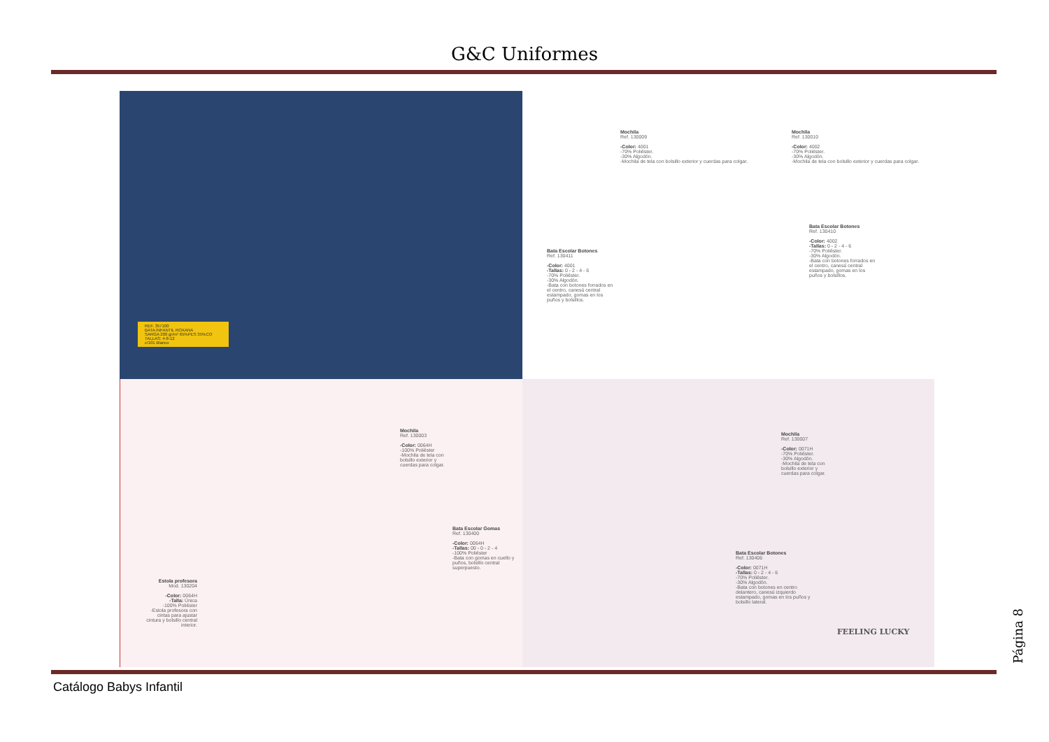G&C Uniformes
REF. 357100
BATA INFANTIL ROXANA
SARGA 200 gr/m² 65%PES 35%CO
TALLAS: 4-8-12
c/101 Blanco
Mochila
Ref. 130009
-Color: 4001
-70% Poliéster.
-30% Algodón.
-Mochila de tela con bolsillo exterior y cuerdas para colgar.
Mochila
Ref. 130010
-Color: 4002
-70% Poliéster.
-30% Algodón.
-Mochila de tela con bolsillo exterior y cuerdas para colgar.
Bata Escolar Botones
Ref. 130411
-Color: 4001
-Tallas: 0 - 2 - 4 - 6
-70% Poliéster.
-30% Algodón.
-Bata con botones forrados en el centro, canesú central estampado, gomas en los puños y bolsillos.
Bata Escolar Botones
Ref. 130410
-Color: 4002
-Tallas: 0 - 2 - 4 - 6
-70% Poliéster.
-30% Algodón.
-Bata con botones forrados en el centro, canesú central estampado, gomas en los puños y bolsillos.
Mochila
Ref. 130003
-Color: 0064H
-100% Poliéster
-Mochila de tela con bolsillo exterior y cuerdas para colgar.
Bata Escolar Gomas
Ref. 130400
-Color: 0064H
-Tallas: 00 - 0 - 2 - 4
-100% Poliéster
-Bata con gomas en cuello y puños, bolsillo central superpuesto.
Estola profesora
Mod. 130204
-Color: 0064H
-Talla: Única
-100% Poliéster
-Estola profesora con cintas para ajustar cintura y bolsillo central interior.
Mochila
Ref. 130007
-Color: 0071H
-70% Poliéster.
-30% Algodón.
-Mochila de tela con bolsillo exterior y cuerdas para colgar.
Bata Escolar Botones
Ref. 130406
-Color: 0071H
-Tallas: 0 - 2 - 4 - 6
-70% Poliéster.
-30% Algodón.
-Bata con botones en centro delantero, canesú izquierdo estampado, gomas en los puños y bolsillo lateral.
FEELING LUCKY
Catálogo Babys Infantil
Página 8